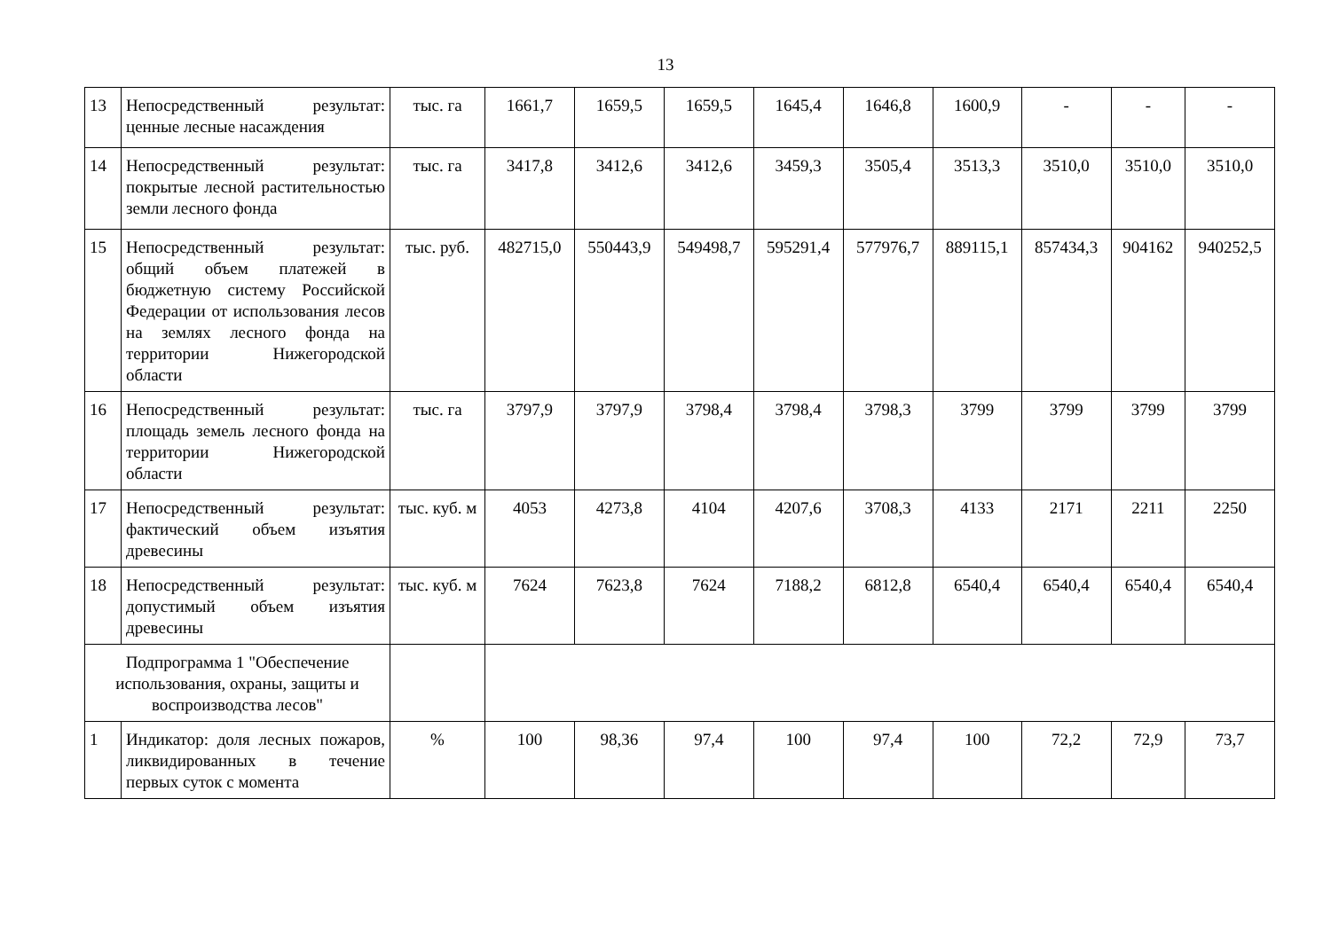13
| 13 | Непосредственный результат: ценные лесные насаждения | тыс. га | 1661,7 | 1659,5 | 1659,5 | 1645,4 | 1646,8 | 1600,9 | - | - | - |
| 14 | Непосредственный результат: покрытые лесной растительностью земли лесного фонда | тыс. га | 3417,8 | 3412,6 | 3412,6 | 3459,3 | 3505,4 | 3513,3 | 3510,0 | 3510,0 | 3510,0 |
| 15 | Непосредственный результат: общий объем платежей в бюджетную систему Российской Федерации от использования лесов на землях лесного фонда на территории Нижегородской области | тыс. руб. | 482715,0 | 550443,9 | 549498,7 | 595291,4 | 577976,7 | 889115,1 | 857434,3 | 904162 | 940252,5 |
| 16 | Непосредственный результат: площадь земель лесного фонда на территории Нижегородской области | тыс. га | 3797,9 | 3797,9 | 3798,4 | 3798,4 | 3798,3 | 3799 | 3799 | 3799 | 3799 |
| 17 | Непосредственный результат: фактический объем изъятия древесины | тыс. куб. м | 4053 | 4273,8 | 4104 | 4207,6 | 3708,3 | 4133 | 2171 | 2211 | 2250 |
| 18 | Непосредственный результат: допустимый объем изъятия древесины | тыс. куб. м | 7624 | 7623,8 | 7624 | 7188,2 | 6812,8 | 6540,4 | 6540,4 | 6540,4 | 6540,4 |
| Подпрограмма 1 "Обеспечение использования, охраны, защиты и воспроизводства лесов" | | | | | | | | | | | |
| 1 | Индикатор: доля лесных пожаров, ликвидированных в течение первых суток с момента | % | 100 | 98,36 | 97,4 | 100 | 97,4 | 100 | 72,2 | 72,9 | 73,7 |